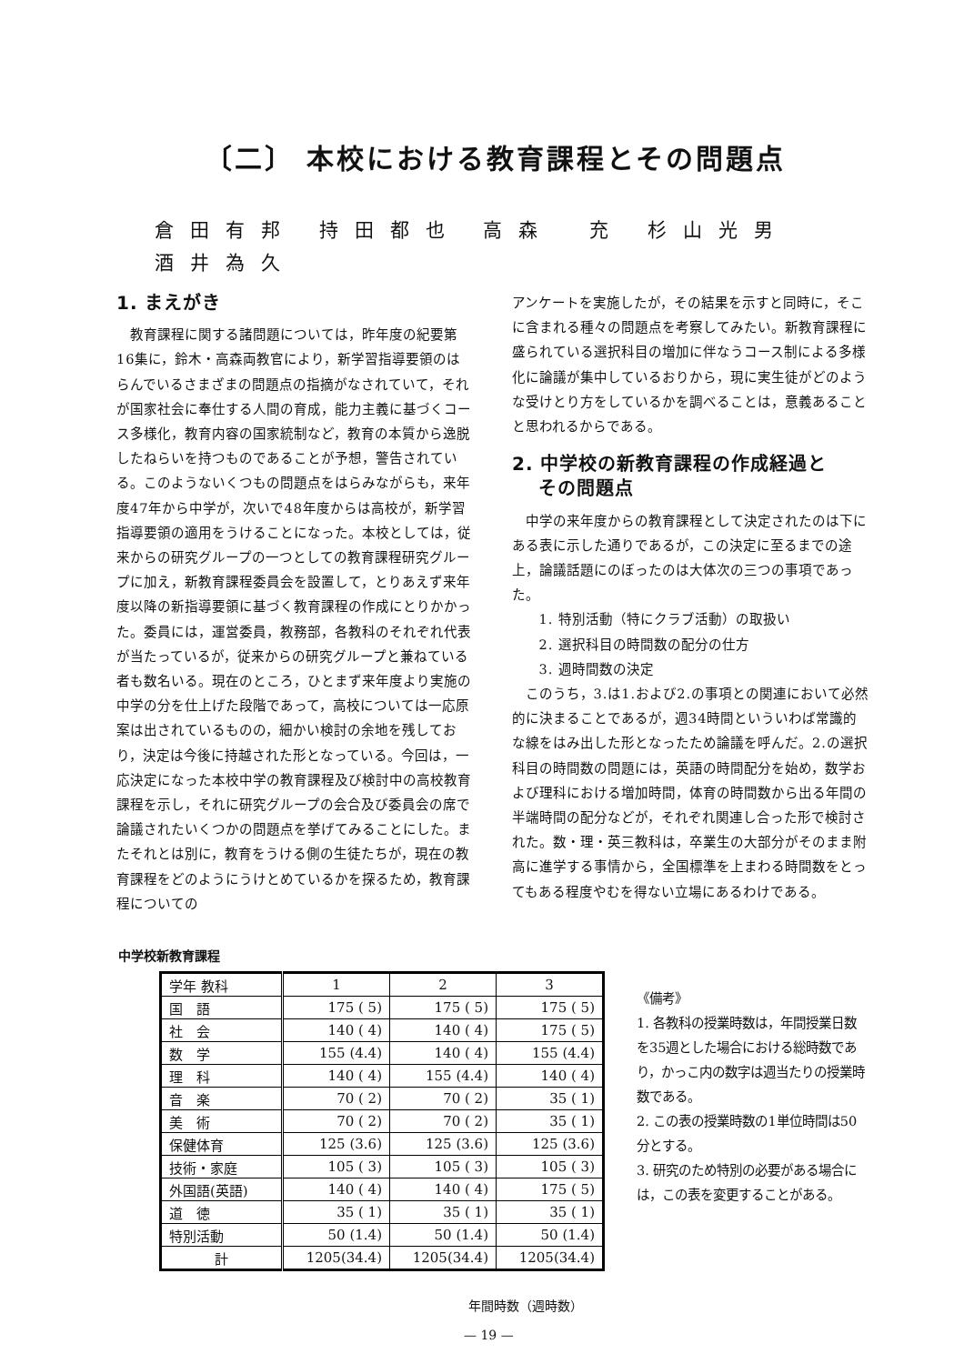〔二〕 本校における教育課程とその問題点
倉田有邦 持田都也 高森　充 杉山光男
酒井為久
1. まえがき
教育課程に関する諸問題については，昨年度の紀要第16集に，鈴木・高森両教官により，新学習指導要領のはらんでいるさまざまの問題点の指摘がなされていて，それが国家社会に奉仕する人間の育成，能力主義に基づくコース多様化，教育内容の国家統制など，教育の本質から逸脱したねらいを持つものであることが予想，警告されている。このようないくつもの問題点をはらみながらも，来年度47年から中学が，次いで48年度からは高校が，新学習指導要領の適用をうけることになった。本校としては，従来からの研究グループの一つとしての教育課程研究グループに加え，新教育課程委員会を設置して，とりあえず来年度以降の新指導要領に基づく教育課程の作成にとりかかった。委員には，運営委員，教務部，各教科のそれぞれ代表が当たっているが，従来からの研究グループと兼ねている者も数名いる。現在のところ，ひとまず来年度より実施の中学の分を仕上げた段階であって，高校については一応原案は出されているものの，細かい検討の余地を残しており，決定は今後に持越された形となっている。今回は，一応決定になった本校中学の教育課程及び検討中の高校教育課程を示し，それに研究グループの会合及び委員会の席で論議されたいくつかの問題点を挙げてみることにした。またそれとは別に，教育をうける側の生徒たちが，現在の教育課程をどのようにうけとめているかを探るため，教育課程についての
アンケートを実施したが，その結果を示すと同時に，そこに含まれる種々の問題点を考察してみたい。新教育課程に盛られている選択科目の増加に伴なうコース制による多様化に論議が集中しているおりから，現に実生徒がどのような受けとり方をしているかを調べることは，意義あることと思われるからである。
2. 中学校の新教育課程の作成経過と
　 その問題点
中学の来年度からの教育課程として決定されたのは下にある表に示した通りであるが，この決定に至るまでの途上，論議話題にのぼったのは大体次の三つの事項であった。
　1. 特別活動（特にクラブ活動）の取扱い
　2. 選択科目の時間数の配分の仕方
　3. 週時間数の決定
このうち，3.は1.および2.の事項との関連において必然的に決まることであるが，週34時間といういわば常識的な線をはみ出した形となったため論議を呼んだ。2.の選択科目の時間数の問題には，英語の時間配分を始め，数学および理科における増加時間，体育の時間数から出る年間の半端時間の配分などが，それぞれ関連し合った形で検討された。数・理・英三教科は，卒業生の大部分がそのまま附高に進学する事情から，全国標準を上まわる時間数をとってもある程度やむを得ない立場にあるわけである。
中学校新教育課程
| 学年 教科 | 1 | 2 | 3 |
| --- | --- | --- | --- |
| 国 語 | 175 ( 5) | 175 ( 5) | 175 ( 5) |
| 社 会 | 140 ( 4) | 140 ( 4) | 175 ( 5) |
| 数 学 | 155 (4.4) | 140 ( 4) | 155 (4.4) |
| 理 科 | 140 ( 4) | 155 (4.4) | 140 ( 4) |
| 音 楽 | 70 ( 2) | 70 ( 2) | 35 ( 1) |
| 美 術 | 70 ( 2) | 70 ( 2) | 35 ( 1) |
| 保健体育 | 125 (3.6) | 125 (3.6) | 125 (3.6) |
| 技術・家庭 | 105 ( 3) | 105 ( 3) | 105 ( 3) |
| 外国語(英語) | 140 ( 4) | 140 ( 4) | 175 ( 5) |
| 道 徳 | 35 ( 1) | 35 ( 1) | 35 ( 1) |
| 特別活動 | 50 (1.4) | 50 (1.4) | 50 (1.4) |
| 計 | 1205(34.4) | 1205(34.4) | 1205(34.4) |
年間時数（週時数）
《備考》
1. 各教科の授業時数は，年間授業日数を35週とした場合における総時数であり，かっこ内の数字は週当たりの授業時数である。
2. この表の授業時数の1単位時間は50分とする。
3. 研究のため特別の必要がある場合には，この表を変更することがある。
— 19 —